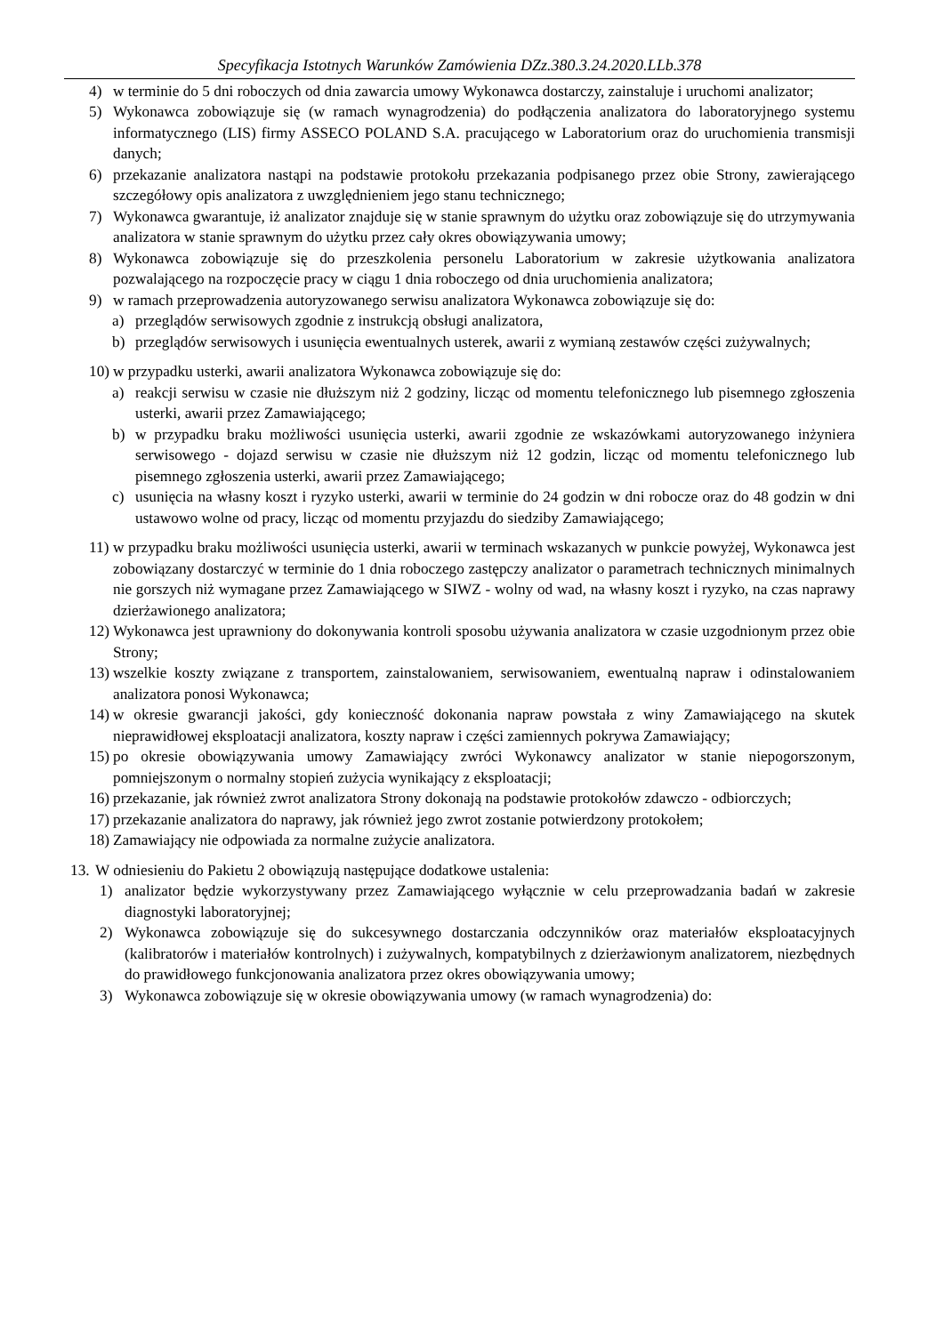Specyfikacja Istotnych Warunków Zamówienia DZz.380.3.24.2020.LLb.378
4) w terminie do 5 dni roboczych od dnia zawarcia umowy Wykonawca dostarczy, zainstaluje i uruchomi analizator;
5) Wykonawca zobowiązuje się (w ramach wynagrodzenia) do podłączenia analizatora do laboratoryjnego systemu informatycznego (LIS) firmy ASSECO POLAND S.A. pracującego w Laboratorium oraz do uruchomienia transmisji danych;
6) przekazanie analizatora nastąpi na podstawie protokołu przekazania podpisanego przez obie Strony, zawierającego szczegółowy opis analizatora z uwzględnieniem jego stanu technicznego;
7) Wykonawca gwarantuje, iż analizator znajduje się w stanie sprawnym do użytku oraz zobowiązuje się do utrzymywania analizatora w stanie sprawnym do użytku przez cały okres obowiązywania umowy;
8) Wykonawca zobowiązuje się do przeszkolenia personelu Laboratorium w zakresie użytkowania analizatora pozwalającego na rozpoczęcie pracy w ciągu 1 dnia roboczego od dnia uruchomienia analizatora;
9) w ramach przeprowadzenia autoryzowanego serwisu analizatora Wykonawca zobowiązuje się do:
a) przeglądów serwisowych zgodnie z instrukcją obsługi analizatora,
b) przeglądów serwisowych i usunięcia ewentualnych usterek, awarii z wymianą zestawów części zużywalnych;
10) w przypadku usterki, awarii analizatora Wykonawca zobowiązuje się do:
a) reakcji serwisu w czasie nie dłuższym niż 2 godziny, licząc od momentu telefonicznego lub pisemnego zgłoszenia usterki, awarii przez Zamawiającego;
b) w przypadku braku możliwości usunięcia usterki, awarii zgodnie ze wskazówkami autoryzowanego inżyniera serwisowego - dojazd serwisu w czasie nie dłuższym niż 12 godzin, licząc od momentu telefonicznego lub pisemnego zgłoszenia usterki, awarii przez Zamawiającego;
c) usunięcia na własny koszt i ryzyko usterki, awarii w terminie do 24 godzin w dni robocze oraz do 48 godzin w dni ustawowo wolne od pracy, licząc od momentu przyjazdu do siedziby Zamawiającego;
11) w przypadku braku możliwości usunięcia usterki, awarii w terminach wskazanych w punkcie powyżej, Wykonawca jest zobowiązany dostarczyć w terminie do 1 dnia roboczego zastępczy analizator o parametrach technicznych minimalnych nie gorszych niż wymagane przez Zamawiającego w SIWZ - wolny od wad, na własny koszt i ryzyko, na czas naprawy dzierżawionego analizatora;
12) Wykonawca jest uprawniony do dokonywania kontroli sposobu używania analizatora w czasie uzgodnionym przez obie Strony;
13) wszelkie koszty związane z transportem, zainstalowaniem, serwisowaniem, ewentualną napraw i odinstalowaniem analizatora ponosi Wykonawca;
14) w okresie gwarancji jakości, gdy konieczność dokonania napraw powstała z winy Zamawiającego na skutek nieprawidłowej eksploatacji analizatora, koszty napraw i części zamiennych pokrywa Zamawiający;
15) po okresie obowiązywania umowy Zamawiający zwróci Wykonawcy analizator w stanie niepogorszonym, pomniejszonym o normalny stopień zużycia wynikający z eksploatacji;
16) przekazanie, jak również zwrot analizatora Strony dokonają na podstawie protokołów zdawczo - odbiorczych;
17) przekazanie analizatora do naprawy, jak również jego zwrot zostanie potwierdzony protokołem;
18) Zamawiający nie odpowiada za normalne zużycie analizatora.
13. W odniesieniu do Pakietu 2 obowiązują następujące dodatkowe ustalenia:
1) analizator będzie wykorzystywany przez Zamawiającego wyłącznie w celu przeprowadzania badań w zakresie diagnostyki laboratoryjnej;
2) Wykonawca zobowiązuje się do sukcesywnego dostarczania odczynników oraz materiałów eksploatacyjnych (kalibratorów i materiałów kontrolnych) i zużywalnych, kompatybilnych z dzierżawionym analizatorem, niezbędnych do prawidłowego funkcjonowania analizatora przez okres obowiązywania umowy;
3) Wykonawca zobowiązuje się w okresie obowiązywania umowy (w ramach wynagrodzenia) do: